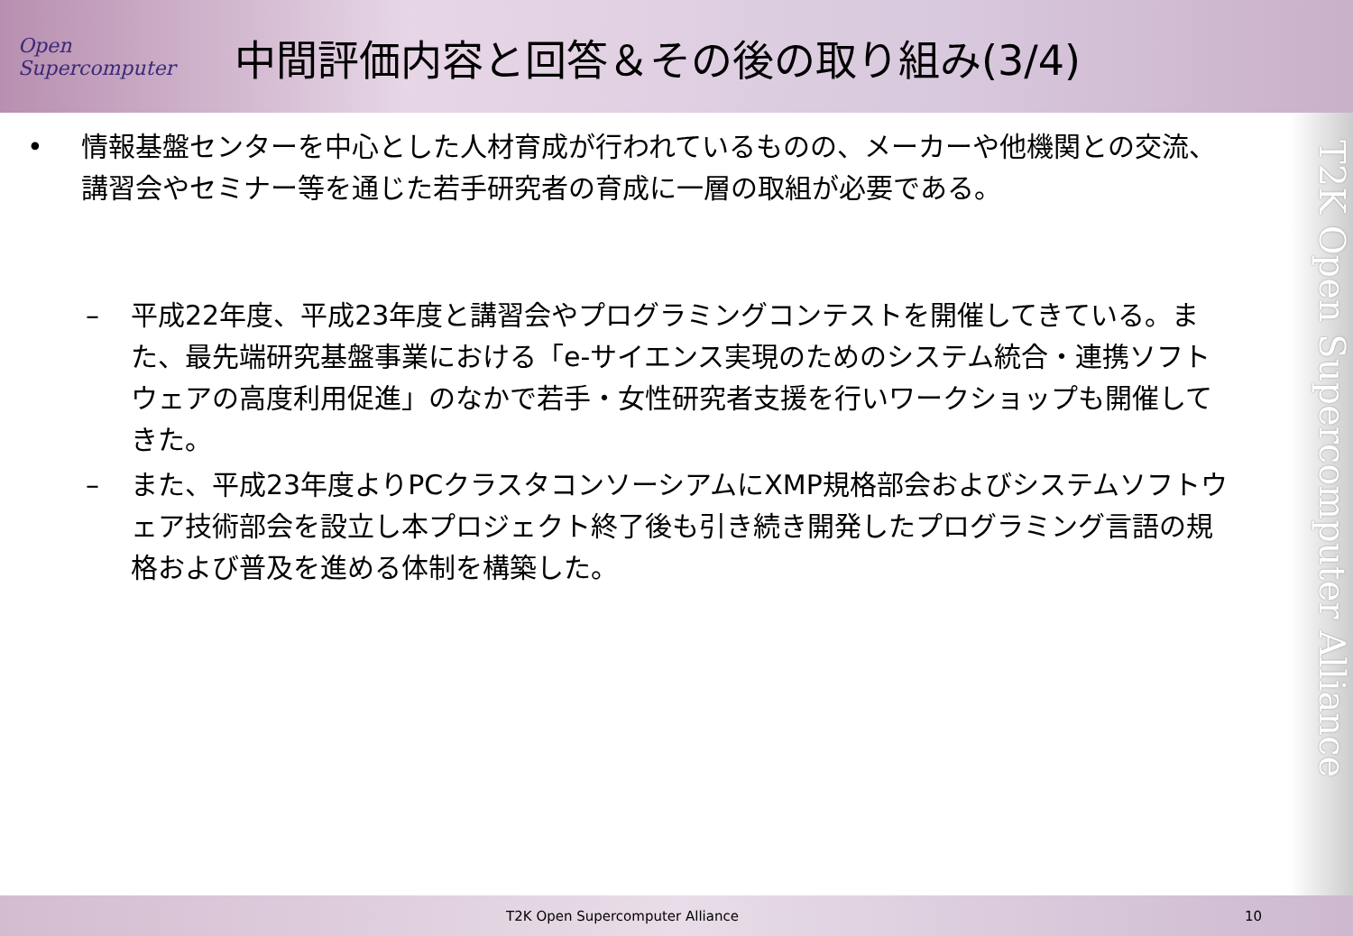Open Supercomputer
中間評価内容と回答＆その後の取り組み(3/4)
• 情報基盤センターを中心とした人材育成が行われているものの、メーカーや他機関との交流、講習会やセミナー等を通じた若手研究者の育成に一層の取組が必要である。
– 平成22年度、平成23年度と講習会やプログラミングコンテストを開催してきている。また、最先端研究基盤事業における「e-サイエンス実現のためのシステム統合・連携ソフトウェアの高度利用促進」のなかで若手・女性研究者支援を行いワークショップも開催してきた。
– また、平成23年度よりPCクラスタコンソーシアムにXMP規格部会およびシステムソフトウェア技術部会を設立し本プロジェクト終了後も引き続き開発したプログラミング言語の規格および普及を進める体制を構築した。
T2K Open Supercomputer Alliance
T2K Open Supercomputer Alliance
10